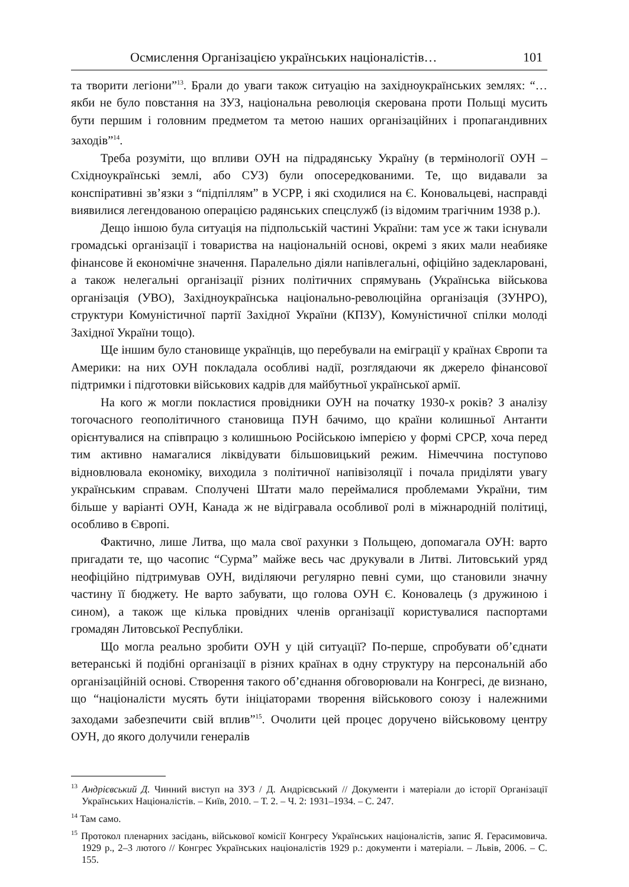Осмислення Організацією українських націоналістів… 101
та творити легіони”<sup>13</sup>. Брали до уваги також ситуацію на західноукраїнських землях: “…якби не було повстання на ЗУЗ, національна революція скерована проти Польщі мусить бути першим і головним предметом та метою наших організаційних і пропагандивних заходів”<sup>14</sup>.
Треба розуміти, що впливи ОУН на підрадянську Україну (в термінології ОУН – Східноукраїнські землі, або СУЗ) були опосередкованими. Те, що видавали за конспіративні зв’язки з “підпіллям” в УСРР, і які сходилися на Є. Коновальцеві, насправді виявилися легендованою операцією радянських спецслужб (із відомим трагічним 1938 р.).
Дещо іншою була ситуація на підпольській частині України: там усе ж таки існували громадські організації і товариства на національній основі, окремі з яких мали неабияке фінансове й економічне значення. Паралельно діяли напівлегальні, офіційно задекларовані, а також нелегальні організації різних політичних спрямувань (Українська військова організація (УВО), Західноукраїнська національно-революційна організація (ЗУНРО), структури Комуністичної партії Західної України (КПЗУ), Комуністичної спілки молоді Західної України тощо).
Ще іншим було становище українців, що перебували на еміграції у країнах Європи та Америки: на них ОУН покладала особливі надії, розглядаючи як джерело фінансової підтримки і підготовки військових кадрів для майбутньої української армії.
На кого ж могли покластися провідники ОУН на початку 1930-х років? З аналізу тогочасного геополітичного становища ПУН бачимо, що країни колишньої Антанти орієнтувалися на співпрацю з колишньою Російською імперією у формі СРСР, хоча перед тим активно намагалися ліквідувати більшовицький режим. Німеччина поступово відновлювала економіку, виходила з політичної напівізоляції і почала приділяти увагу українським справам. Сполучені Штати мало переймалися проблемами України, тим більше у варіанті ОУН, Канада ж не відігравала особливої ролі в міжнародній політиці, особливо в Європі.
Фактично, лише Литва, що мала свої рахунки з Польщею, допомагала ОУН: варто пригадати те, що часопис “Сурма” майже весь час друкували в Литві. Литовський уряд неофіційно підтримував ОУН, виділяючи регулярно певні суми, що становили значну частину її бюджету. Не варто забувати, що голова ОУН Є. Коновалець (з дружиною і сином), а також ще кілька провідних членів організації користувалися паспортами громадян Литовської Республіки.
Що могла реально зробити ОУН у цій ситуації? По-перше, спробувати об’єднати ветеранські й подібні організації в різних країнах в одну структуру на персональній або організаційній основі. Створення такого об’єднання обговорювали на Конгресі, де визнано, що “націоналісти мусять бути ініціаторами творення військового союзу і належними заходами забезпечити свій вплив”<sup>15</sup>. Очолити цей процес доручено військовому центру ОУН, до якого долучили генералів
<sup>13</sup> Андрієвський Д. Чинний виступ на ЗУЗ / Д. Андрієвський // Документи і матеріали до історії Організації Українських Націоналістів. – Київ, 2010. – Т. 2. – Ч. 2: 1931–1934. – С. 247.
<sup>14</sup> Там само.
<sup>15</sup> Протокол пленарних засідань, військової комісії Конгресу Українських націоналістів, запис Я. Герасимовича. 1929 р., 2–3 лютого // Конгрес Українських націоналістів 1929 р.: документи і матеріали. – Львів, 2006. – С. 155.